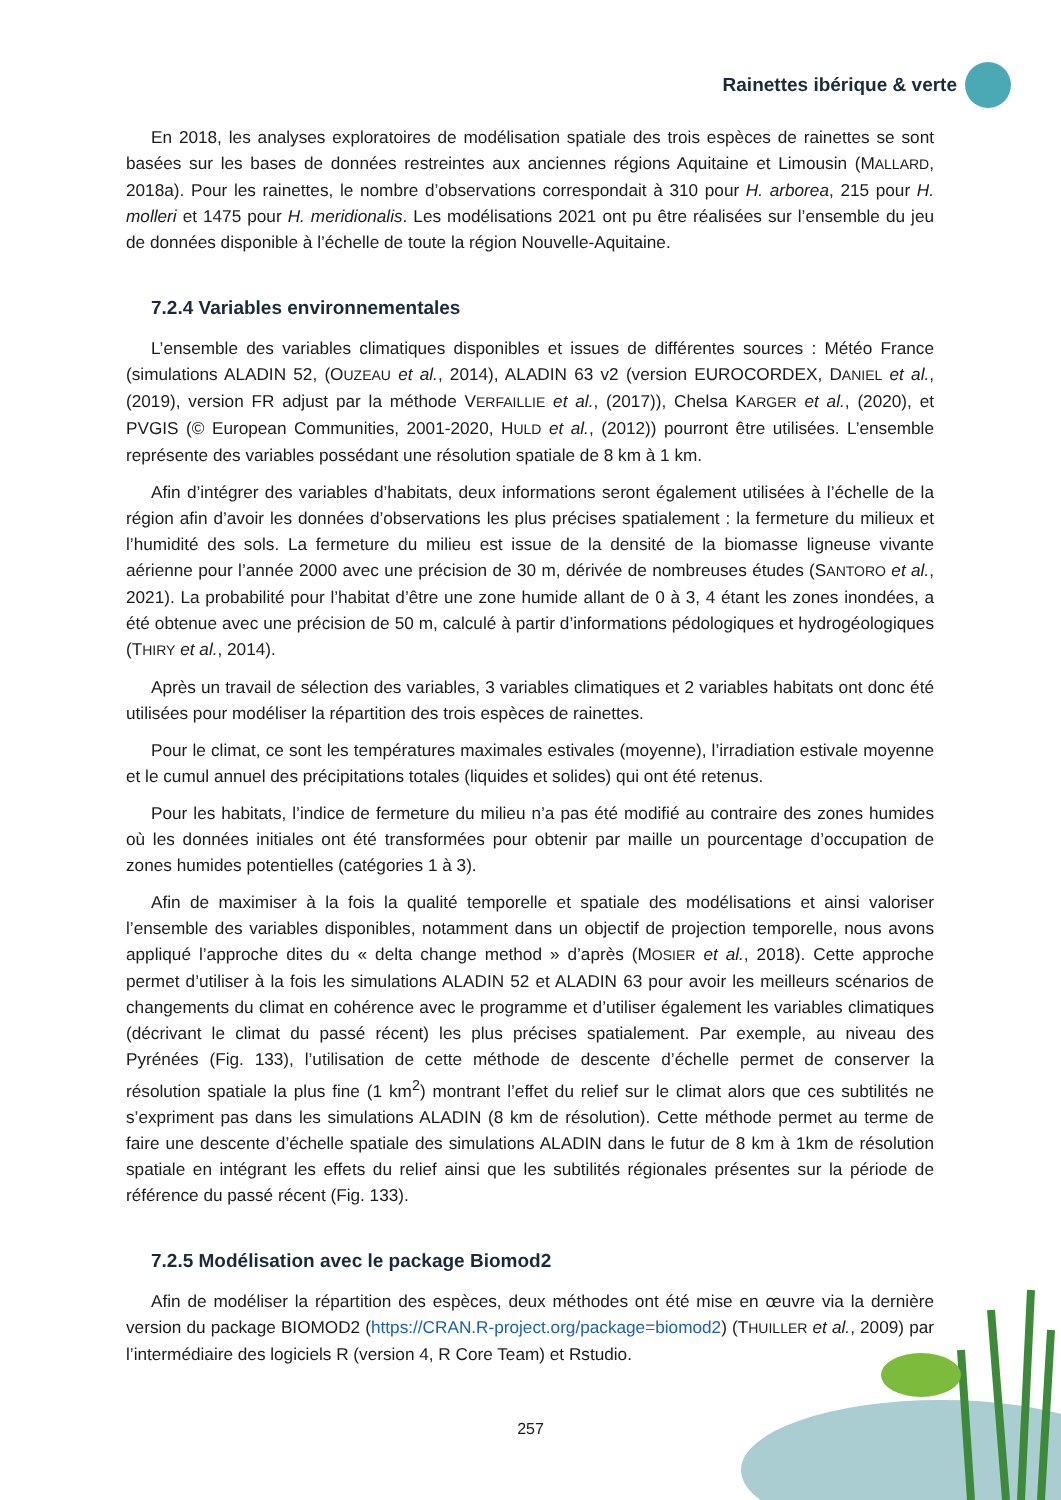Rainettes ibérique & verte
En 2018, les analyses exploratoires de modélisation spatiale des trois espèces de rainettes se sont basées sur les bases de données restreintes aux anciennes régions Aquitaine et Limousin (MALLARD, 2018a). Pour les rainettes, le nombre d’observations correspondait à 310 pour H. arborea, 215 pour H. molleri et 1475 pour H. meridionalis. Les modélisations 2021 ont pu être réalisées sur l’ensemble du jeu de données disponible à l’échelle de toute la région Nouvelle-Aquitaine.
7.2.4 Variables environnementales
L’ensemble des variables climatiques disponibles et issues de différentes sources : Météo France (simulations ALADIN 52, (OUZEAU et al., 2014), ALADIN 63 v2 (version EUROCORDEX, DANIEL et al., (2019), version FR adjust par la méthode VERFAILLIE et al., (2017)), Chelsa KARGER et al., (2020), et PVGIS (© European Communities, 2001-2020, HULD et al., (2012)) pourront être utilisées. L’ensemble représente des variables possédant une résolution spatiale de 8 km à 1 km.
Afin d’intégrer des variables d’habitats, deux informations seront également utilisées à l’échelle de la région afin d’avoir les données d’observations les plus précises spatialement : la fermeture du milieux et l’humidité des sols. La fermeture du milieu est issue de la densité de la biomasse ligneuse vivante aérienne pour l’année 2000 avec une précision de 30 m, dérivée de nombreuses études (SANTORO et al., 2021). La probabilité pour l’habitat d’être une zone humide allant de 0 à 3, 4 étant les zones inondées, a été obtenue avec une précision de 50 m, calculé à partir d’informations pédologiques et hydrogéologiques (THIRY et al., 2014).
Après un travail de sélection des variables, 3 variables climatiques et 2 variables habitats ont donc été utilisées pour modéliser la répartition des trois espèces de rainettes.
Pour le climat, ce sont les températures maximales estivales (moyenne), l’irradiation estivale moyenne et le cumul annuel des précipitations totales (liquides et solides) qui ont été retenus.
Pour les habitats, l’indice de fermeture du milieu n’a pas été modifié au contraire des zones humides où les données initiales ont été transformées pour obtenir par maille un pourcentage d’occupation de zones humides potentielles (catégories 1 à 3).
Afin de maximiser à la fois la qualité temporelle et spatiale des modélisations et ainsi valoriser l’ensemble des variables disponibles, notamment dans un objectif de projection temporelle, nous avons appliqué l’approche dites du « delta change method » d’après (MOSIER et al., 2018). Cette approche permet d’utiliser à la fois les simulations ALADIN 52 et ALADIN 63 pour avoir les meilleurs scénarios de changements du climat en cohérence avec le programme et d’utiliser également les variables climatiques (décrivant le climat du passé récent) les plus précises spatialement. Par exemple, au niveau des Pyrénées (Fig. 133), l’utilisation de cette méthode de descente d’échelle permet de conserver la résolution spatiale la plus fine (1 km<sup>2</sup>) montrant l’effet du relief sur le climat alors que ces subtilités ne s’expriment pas dans les simulations ALADIN (8 km de résolution). Cette méthode permet au terme de faire une descente d’échelle spatiale des simulations ALADIN dans le futur de 8 km à 1km de résolution spatiale en intégrant les effets du relief ainsi que les subtilités régionales présentes sur la période de référence du passé récent (Fig. 133).
7.2.5 Modélisation avec le package Biomod2
Afin de modéliser la répartition des espèces, deux méthodes ont été mise en œuvre via la dernière version du package BIOMOD2 (https://CRAN.R-project.org/package=biomod2) (THUILLER et al., 2009) par l’intermédiaire des logiciels R (version 4, R Core Team) et Rstudio.
257